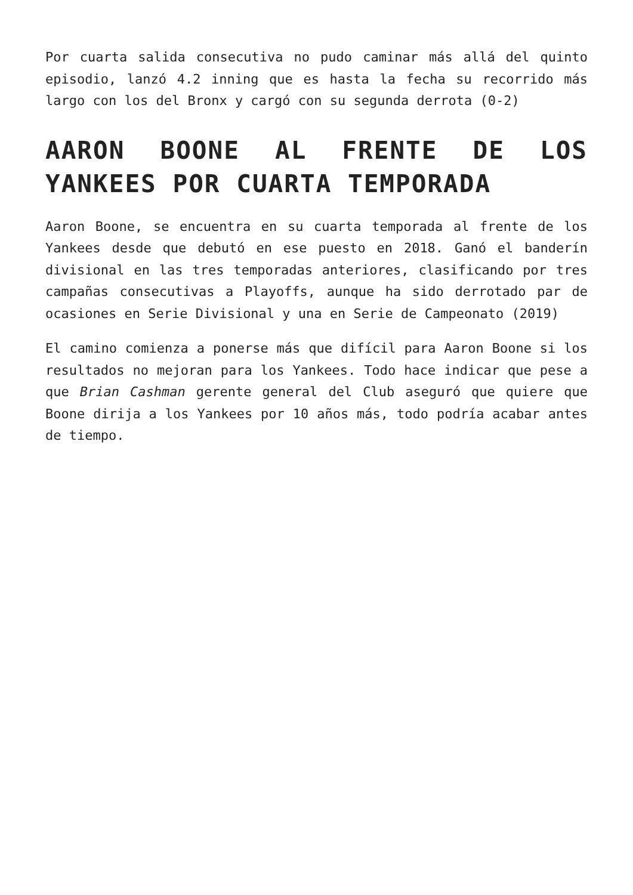Por cuarta salida consecutiva no pudo caminar más allá del quinto episodio, lanzó 4.2 inning que es hasta la fecha su recorrido más largo con los del Bronx y cargó con su segunda derrota (0-2)
AARON BOONE AL FRENTE DE LOS YANKEES POR CUARTA TEMPORADA
Aaron Boone, se encuentra en su cuarta temporada al frente de los Yankees desde que debutó en ese puesto en 2018. Ganó el banderín divisional en las tres temporadas anteriores, clasificando por tres campañas consecutivas a Playoffs, aunque ha sido derrotado par de ocasiones en Serie Divisional y una en Serie de Campeonato (2019)
El camino comienza a ponerse más que difícil para Aaron Boone si los resultados no mejoran para los Yankees. Todo hace indicar que pese a que Brian Cashman gerente general del Club aseguró que quiere que Boone dirija a los Yankees por 10 años más, todo podría acabar antes de tiempo.